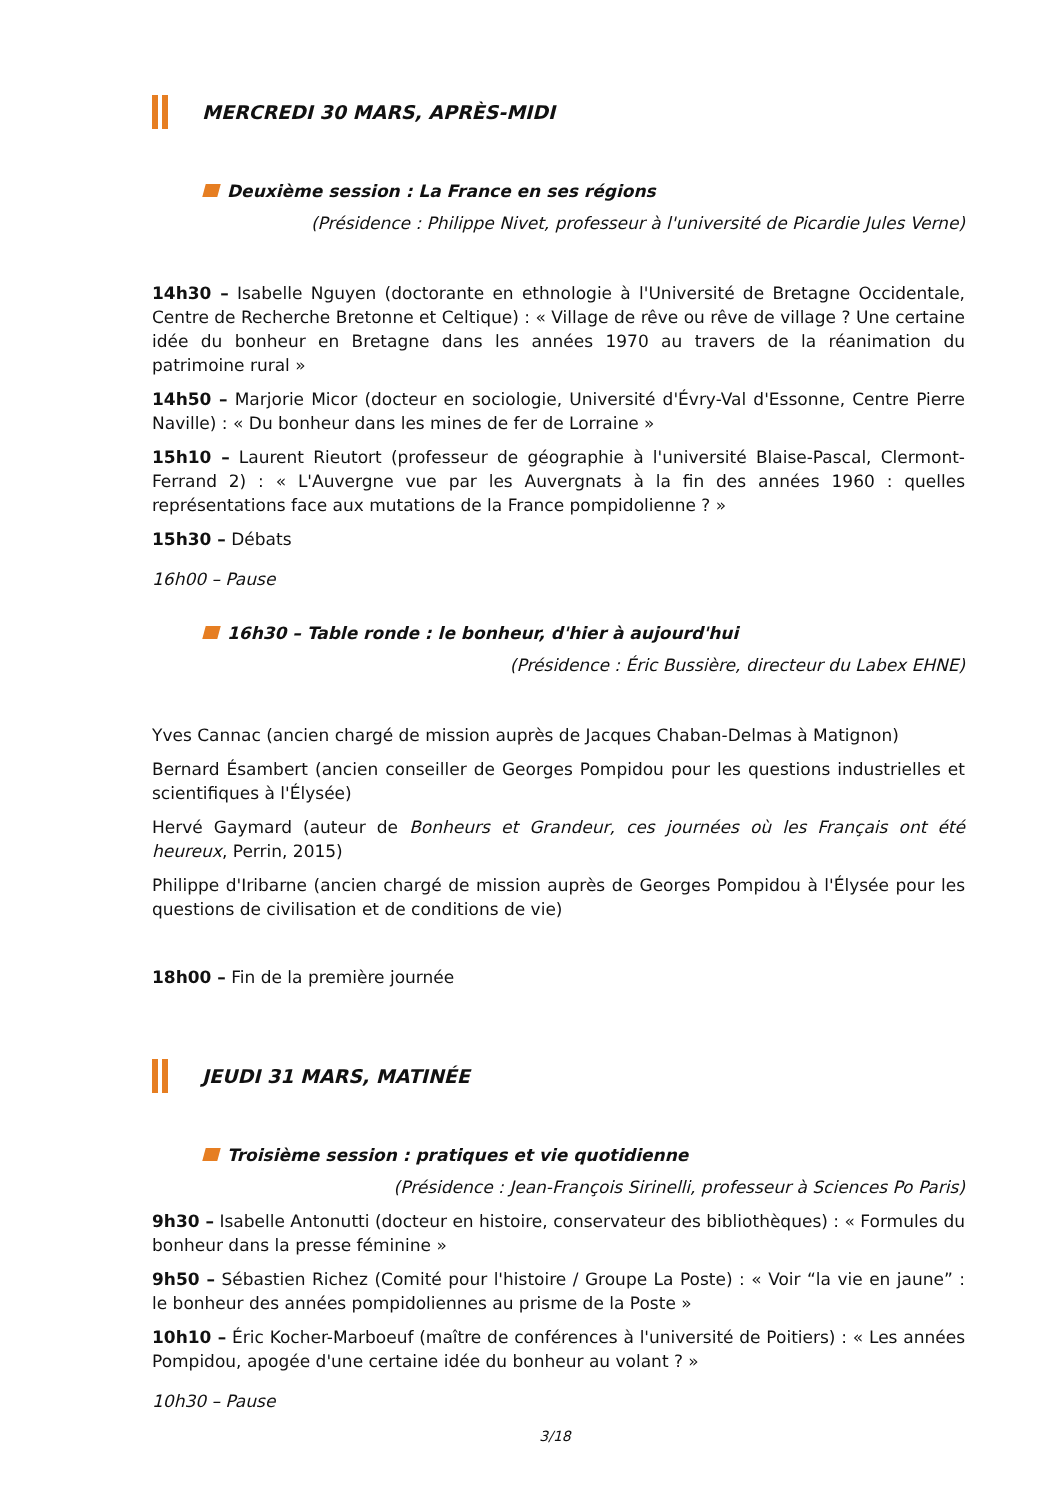MERCREDI 30 MARS, APRÈS-MIDI
Deuxième session : La France en ses régions
(Présidence : Philippe Nivet, professeur à l'université de Picardie Jules Verne)
14h30 – Isabelle Nguyen (doctorante en ethnologie à l'Université de Bretagne Occidentale, Centre de Recherche Bretonne et Celtique) : « Village de rêve ou rêve de village ? Une certaine idée du bonheur en Bretagne dans les années 1970 au travers de la réanimation du patrimoine rural »
14h50 – Marjorie Micor (docteur en sociologie, Université d'Évry-Val d'Essonne, Centre Pierre Naville) : « Du bonheur dans les mines de fer de Lorraine »
15h10 – Laurent Rieutort (professeur de géographie à l'université Blaise-Pascal, Clermont-Ferrand 2) : « L'Auvergne vue par les Auvergnats à la fin des années 1960 : quelles représentations face aux mutations de la France pompidolienne ? »
15h30 – Débats
16h00 – Pause
16h30 – Table ronde : le bonheur, d'hier à aujourd'hui
(Présidence : Éric Bussière, directeur du Labex EHNE)
Yves Cannac (ancien chargé de mission auprès de Jacques Chaban-Delmas à Matignon)
Bernard Ésambert (ancien conseiller de Georges Pompidou pour les questions industrielles et scientifiques à l'Élysée)
Hervé Gaymard (auteur de Bonheurs et Grandeur, ces journées où les Français ont été heureux, Perrin, 2015)
Philippe d'Iribarne (ancien chargé de mission auprès de Georges Pompidou à l'Élysée pour les questions de civilisation et de conditions de vie)
18h00 – Fin de la première journée
JEUDI 31 MARS, MATINÉE
Troisième session : pratiques et vie quotidienne
(Présidence : Jean-François Sirinelli, professeur à Sciences Po Paris)
9h30 – Isabelle Antonutti (docteur en histoire, conservateur des bibliothèques) : « Formules du bonheur dans la presse féminine »
9h50 – Sébastien Richez (Comité pour l'histoire / Groupe La Poste) : « Voir “la vie en jaune” : le bonheur des années pompidoliennes au prisme de la Poste »
10h10 – Éric Kocher-Marboeuf (maître de conférences à l'université de Poitiers) : « Les années Pompidou, apogée d'une certaine idée du bonheur au volant ? »
10h30 – Pause
3/18